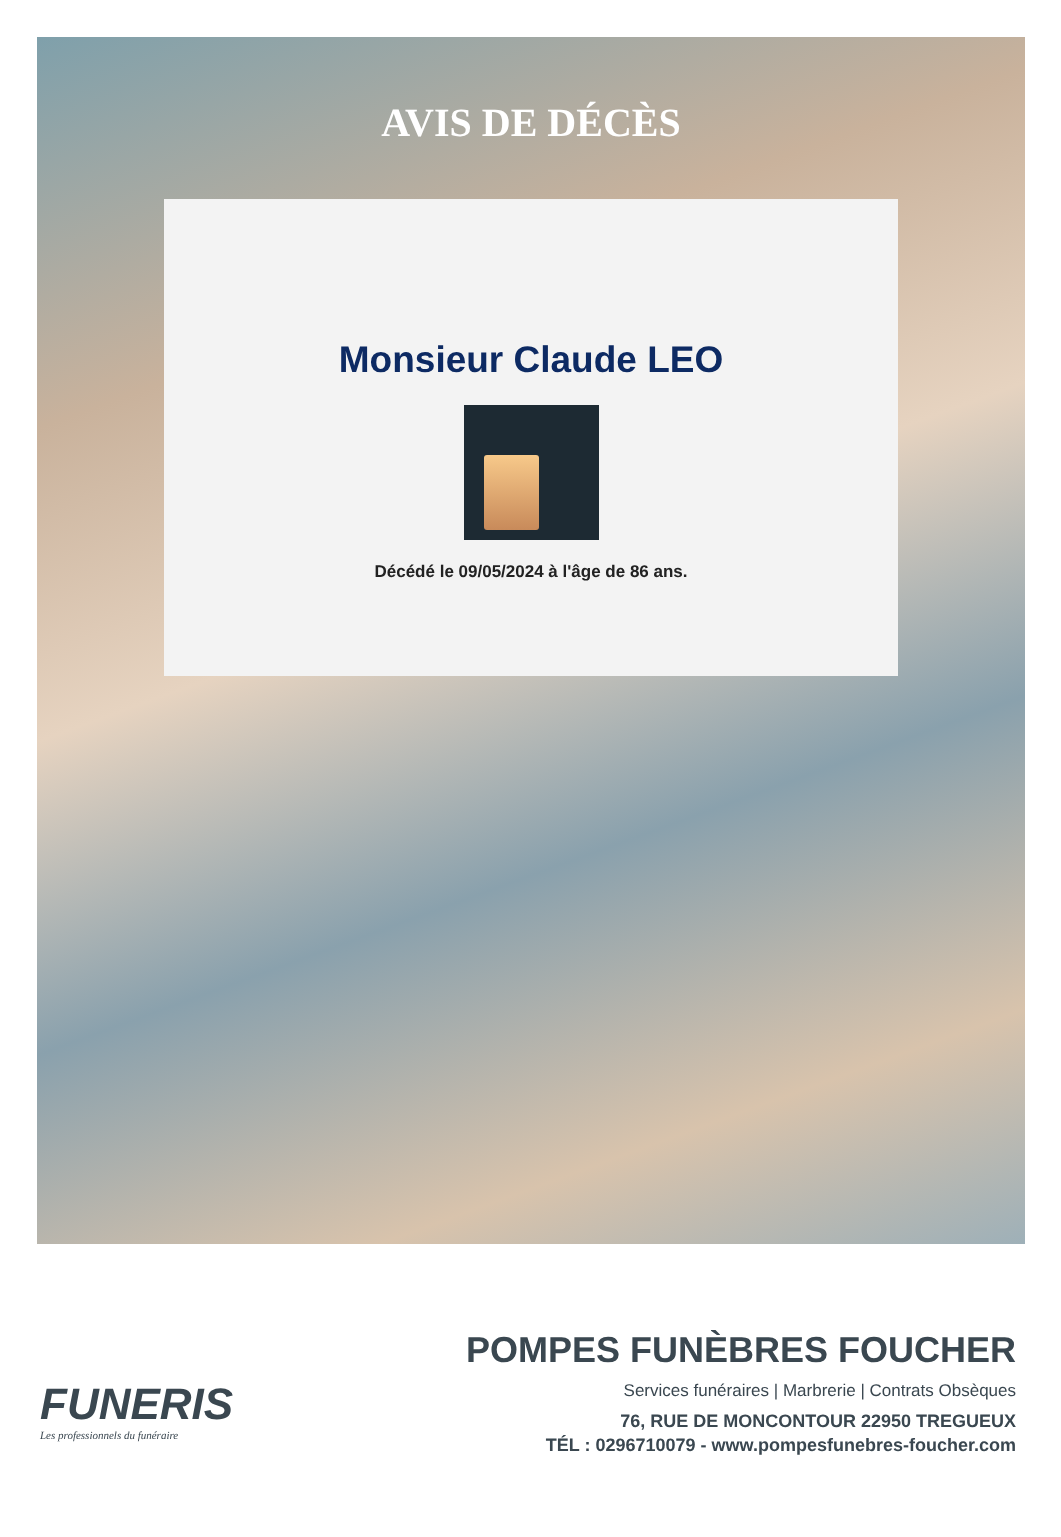AVIS DE DÉCÈS
Monsieur Claude LEO
Décédé le 09/05/2024 à l'âge de 86 ans.
FUNERIS
Les professionnels du funéraire
POMPES FUNÈBRES FOUCHER
Services funéraires | Marbrerie | Contrats Obsèques
76, RUE DE MONCONTOUR 22950 TREGUEUX
TÉL : 0296710079 - www.pompesfunebres-foucher.com